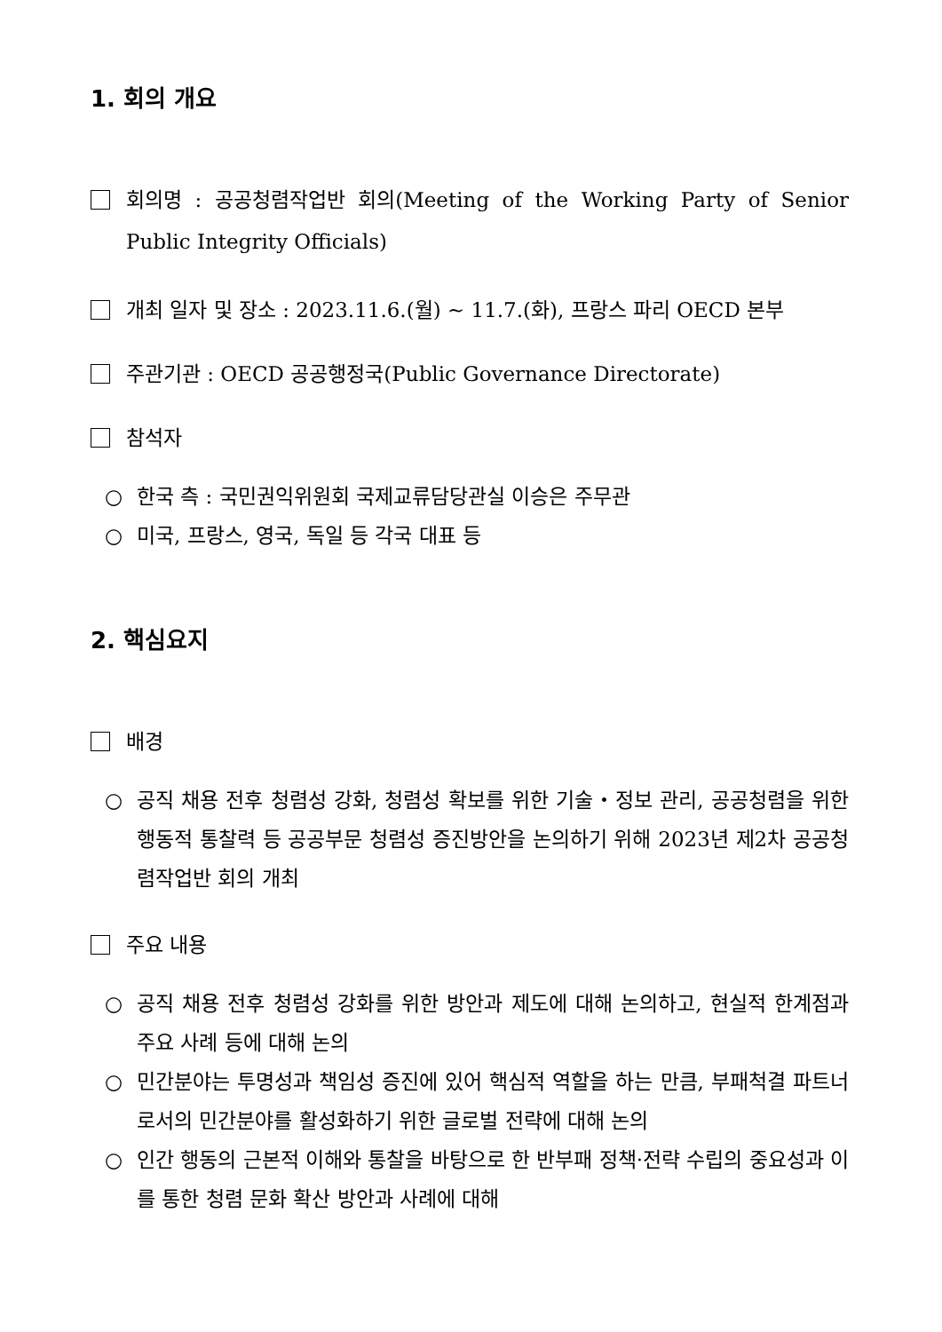1. 회의 개요
회의명 : 공공청렴작업반 회의(Meeting of the Working Party of Senior Public Integrity Officials)
개최 일자 및 장소 : 2023.11.6.(월) ~ 11.7.(화), 프랑스 파리 OECD 본부
주관기관 : OECD 공공행정국(Public Governance Directorate)
참석자
○ 한국 측 : 국민권익위원회 국제교류담당관실 이승은 주무관
○ 미국, 프랑스, 영국, 독일 등 각국 대표 등
2. 핵심요지
배경
○ 공직 채용 전후 청렴성 강화, 청렴성 확보를 위한 기술・정보 관리, 공공청렴을 위한 행동적 통찰력 등 공공부문 청렴성 증진방안을 논의하기 위해 2023년 제2차 공공청렴작업반 회의 개최
주요 내용
○ 공직 채용 전후 청렴성 강화를 위한 방안과 제도에 대해 논의하고, 현실적 한계점과 주요 사례 등에 대해 논의
○ 민간분야는 투명성과 책임성 증진에 있어 핵심적 역할을 하는 만큼, 부패척결 파트너로서의 민간분야를 활성화하기 위한 글로벌 전략에 대해 논의
○ 인간 행동의 근본적 이해와 통찰을 바탕으로 한 반부패 정책·전략 수립의 중요성과 이를 통한 청렴 문화 확산 방안과 사례에 대해